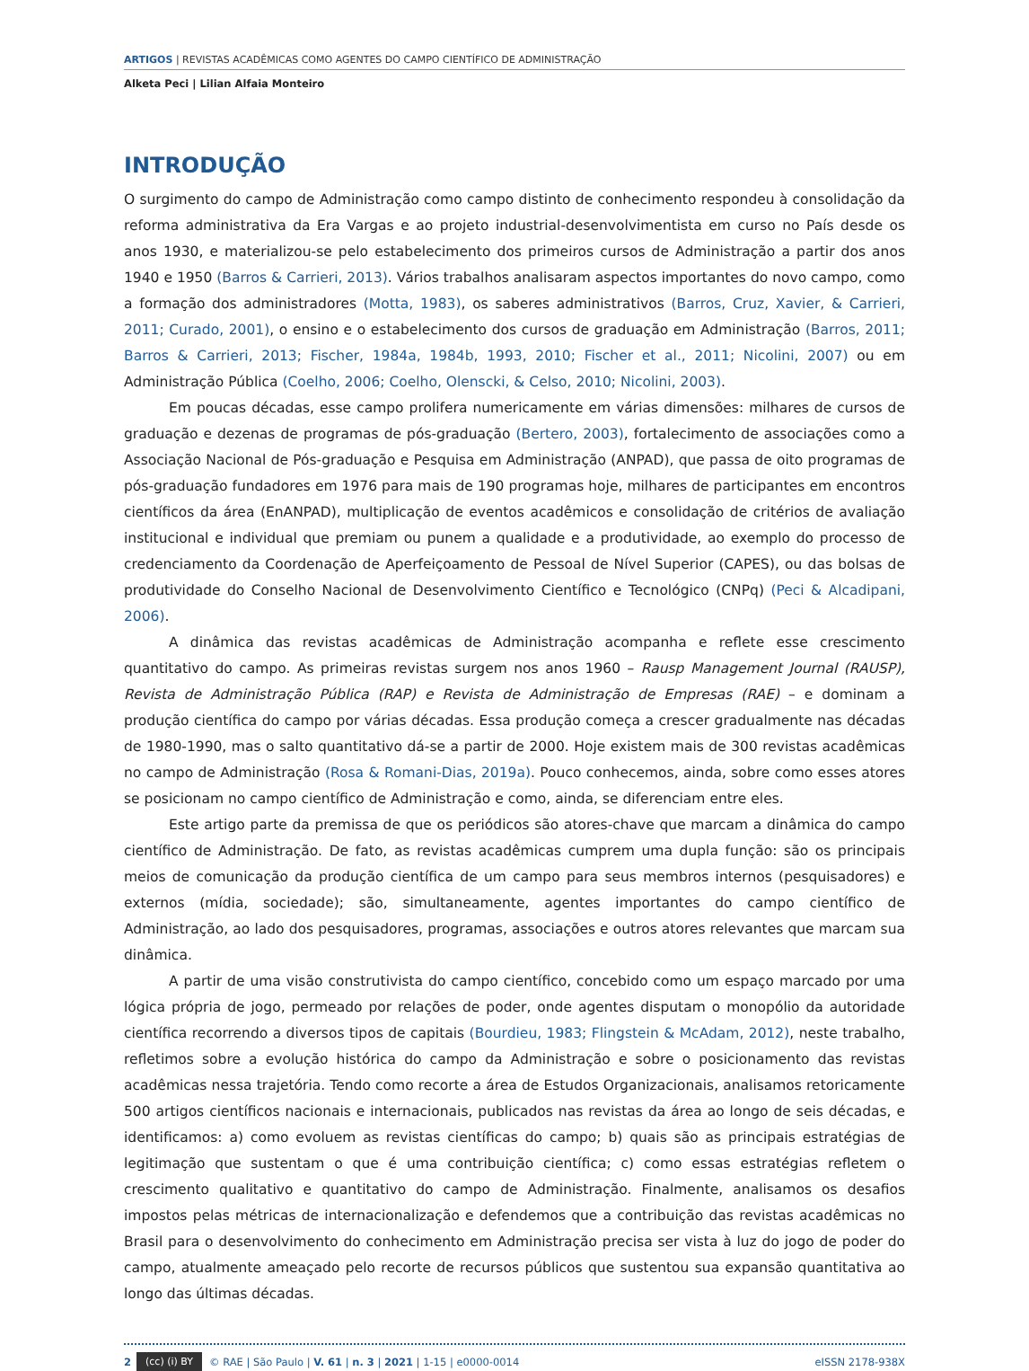ARTIGOS | REVISTAS ACADÊMICAS COMO AGENTES DO CAMPO CIENTÍFICO DE ADMINISTRAÇÃO
Alketa Peci | Lilian Alfaia Monteiro
INTRODUÇÃO
O surgimento do campo de Administração como campo distinto de conhecimento respondeu à consolidação da reforma administrativa da Era Vargas e ao projeto industrial-desenvolvimentista em curso no País desde os anos 1930, e materializou-se pelo estabelecimento dos primeiros cursos de Administração a partir dos anos 1940 e 1950 (Barros & Carrieri, 2013). Vários trabalhos analisaram aspectos importantes do novo campo, como a formação dos administradores (Motta, 1983), os saberes administrativos (Barros, Cruz, Xavier, & Carrieri, 2011; Curado, 2001), o ensino e o estabelecimento dos cursos de graduação em Administração (Barros, 2011; Barros & Carrieri, 2013; Fischer, 1984a, 1984b, 1993, 2010; Fischer et al., 2011; Nicolini, 2007) ou em Administração Pública (Coelho, 2006; Coelho, Olenscki, & Celso, 2010; Nicolini, 2003).
Em poucas décadas, esse campo prolifera numericamente em várias dimensões: milhares de cursos de graduação e dezenas de programas de pós-graduação (Bertero, 2003), fortalecimento de associações como a Associação Nacional de Pós-graduação e Pesquisa em Administração (ANPAD), que passa de oito programas de pós-graduação fundadores em 1976 para mais de 190 programas hoje, milhares de participantes em encontros científicos da área (EnANPAD), multiplicação de eventos acadêmicos e consolidação de critérios de avaliação institucional e individual que premiam ou punem a qualidade e a produtividade, ao exemplo do processo de credenciamento da Coordenação de Aperfeiçoamento de Pessoal de Nível Superior (CAPES), ou das bolsas de produtividade do Conselho Nacional de Desenvolvimento Científico e Tecnológico (CNPq) (Peci & Alcadipani, 2006).
A dinâmica das revistas acadêmicas de Administração acompanha e reflete esse crescimento quantitativo do campo. As primeiras revistas surgem nos anos 1960 – Rausp Management Journal (RAUSP), Revista de Administração Pública (RAP) e Revista de Administração de Empresas (RAE) – e dominam a produção científica do campo por várias décadas. Essa produção começa a crescer gradualmente nas décadas de 1980-1990, mas o salto quantitativo dá-se a partir de 2000. Hoje existem mais de 300 revistas acadêmicas no campo de Administração (Rosa & Romani-Dias, 2019a). Pouco conhecemos, ainda, sobre como esses atores se posicionam no campo científico de Administração e como, ainda, se diferenciam entre eles.
Este artigo parte da premissa de que os periódicos são atores-chave que marcam a dinâmica do campo científico de Administração. De fato, as revistas acadêmicas cumprem uma dupla função: são os principais meios de comunicação da produção científica de um campo para seus membros internos (pesquisadores) e externos (mídia, sociedade); são, simultaneamente, agentes importantes do campo científico de Administração, ao lado dos pesquisadores, programas, associações e outros atores relevantes que marcam sua dinâmica.
A partir de uma visão construtivista do campo científico, concebido como um espaço marcado por uma lógica própria de jogo, permeado por relações de poder, onde agentes disputam o monopólio da autoridade científica recorrendo a diversos tipos de capitais (Bourdieu, 1983; Flingstein & McAdam, 2012), neste trabalho, refletimos sobre a evolução histórica do campo da Administração e sobre o posicionamento das revistas acadêmicas nessa trajetória. Tendo como recorte a área de Estudos Organizacionais, analisamos retoricamente 500 artigos científicos nacionais e internacionais, publicados nas revistas da área ao longo de seis décadas, e identificamos: a) como evoluem as revistas científicas do campo; b) quais são as principais estratégias de legitimação que sustentam o que é uma contribuição científica; c) como essas estratégias refletem o crescimento qualitativo e quantitativo do campo de Administração. Finalmente, analisamos os desafios impostos pelas métricas de internacionalização e defendemos que a contribuição das revistas acadêmicas no Brasil para o desenvolvimento do conhecimento em Administração precisa ser vista à luz do jogo de poder do campo, atualmente ameaçado pelo recorte de recursos públicos que sustentou sua expansão quantitativa ao longo das últimas décadas.
2 (cc) (i) BY © RAE | São Paulo | V. 61 | n. 3 | 2021 | 1-15 | e0000-0014 eISSN 2178-938X